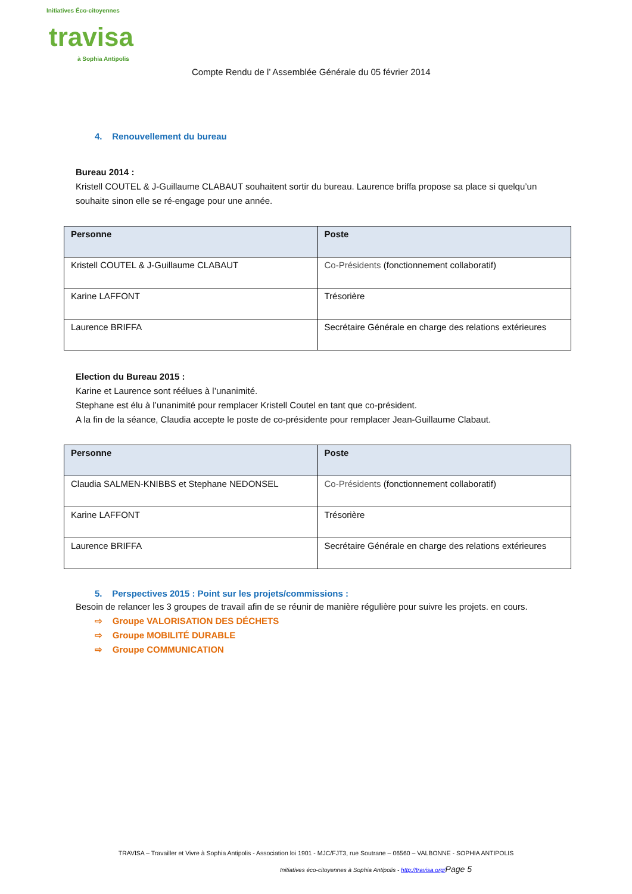Initiatives Éco-citoyennes
travisa
à Sophia Antipolis
Compte Rendu de l’ Assemblée Générale du 05 février 2014
4. Renouvellement du bureau
Bureau 2014 :
Kristell COUTEL & J-Guillaume CLABAUT souhaitent sortir du bureau. Laurence briffa propose sa place si quelqu’un souhaite sinon elle se ré-engage pour une année.
| Personne | Poste |
| --- | --- |
| Kristell COUTEL & J-Guillaume CLABAUT | Co-Présidents (fonctionnement collaboratif) |
| Karine LAFFONT | Trésorière |
| Laurence BRIFFA | Secrétaire Générale en charge des relations extérieures |
Election du Bureau 2015 :
Karine et Laurence sont réélues à l’unanimité.
Stephane est élu à l’unanimité pour remplacer Kristell Coutel en tant que co-président.
A la fin de la séance, Claudia accepte le poste de co-présidente pour remplacer Jean-Guillaume Clabaut.
| Personne | Poste |
| --- | --- |
| Claudia SALMEN-KNIBBS et Stephane NEDONSEL | Co-Présidents (fonctionnement collaboratif) |
| Karine LAFFONT | Trésorière |
| Laurence BRIFFA | Secrétaire Générale en charge des relations extérieures |
5. Perspectives 2015 : Point sur les projets/commissions :
Besoin de relancer les 3 groupes de travail afin de se réunir de manière régulière pour suivre les projets. en cours.
⇨ Groupe VALORISATION DES DÉCHETS
⇨ Groupe MOBILITÉ DURABLE
⇨ Groupe COMMUNICATION
TRAVISA – Travailler et Vivre à Sophia Antipolis - Association loi 1901 - MJC/FJT3, rue Soutrane – 06560 – VALBONNE - SOPHIA ANTIPOLIS
Initiatives éco-citoyennes à Sophia Antipolis - http://travisa.org/Page 5